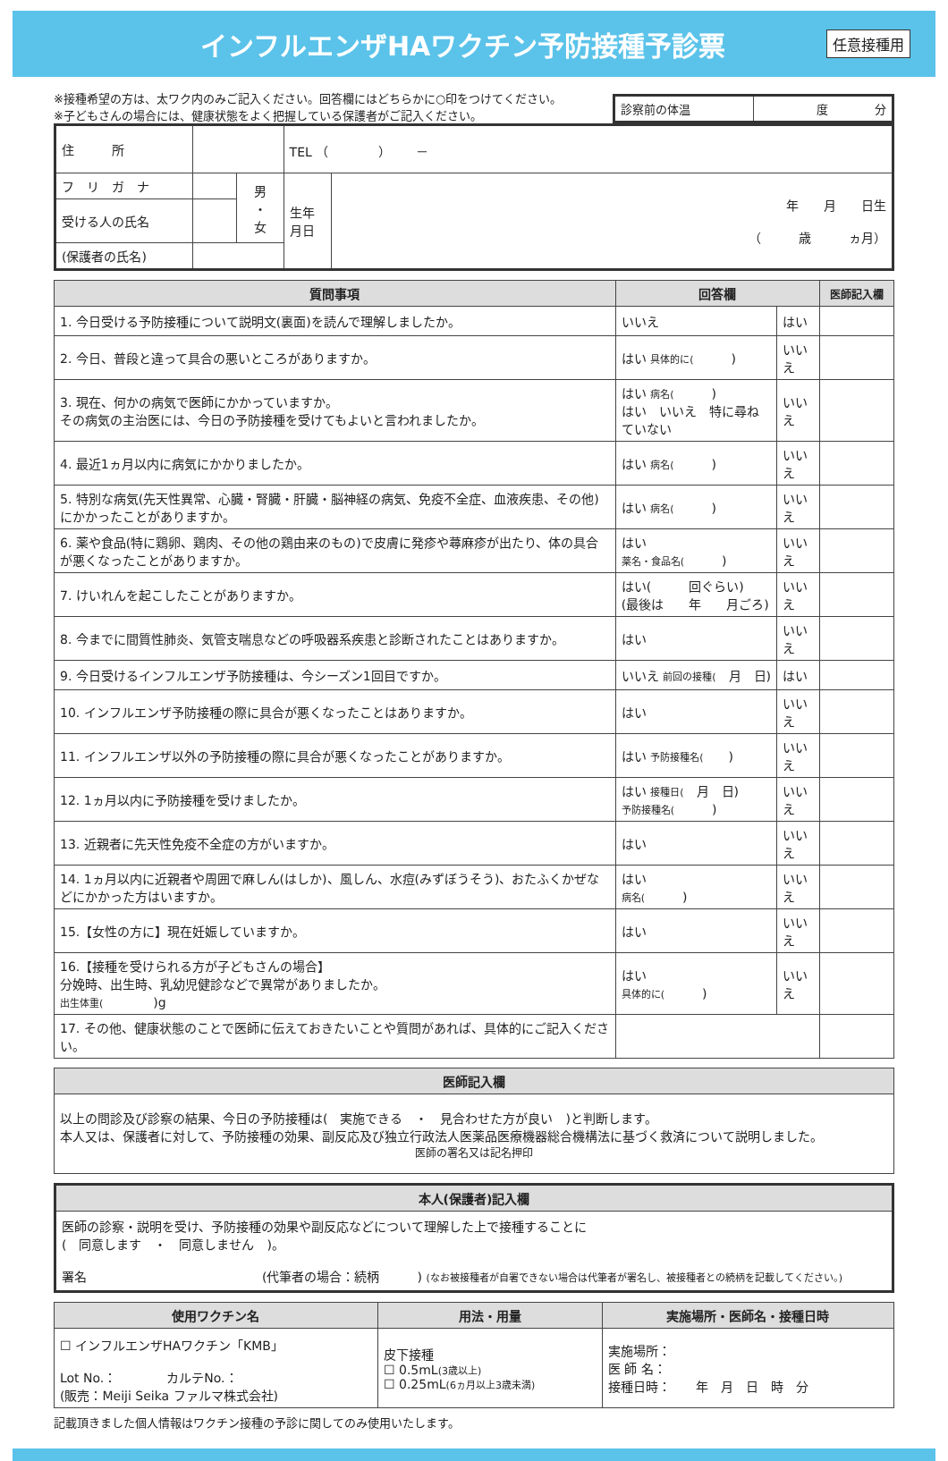インフルエンザHAワクチン予防接種予診票
任意接種用
※接種希望の方は、太ワク内のみご記入ください。回答欄にはどちらかに○印をつけてください。
※子どもさんの場合には、健康状態をよく把握している保護者がご記入ください。
| 診察前の体温 | 度 分 |
| 住 所 | | | TEL （ ） － | |
| フ リ ガ ナ | | 男 ・ 女 | 生年 月日 | 年 月 日生 （ 歳 ヵ月） |
| 受ける人の氏名 | | | | |
| (保護者の氏名) | | | | |
| 質問事項 | 回答欄 | | 医師記入欄 |
| --- | --- | --- | --- |
| 1. 今日受ける予防接種について説明文(裏面)を読んで理解しましたか。 | いいえ | はい | |
| 2. 今日、普段と違って具合の悪いところがありますか。 | はい 具体的に( ) | いいえ | |
| 3. 現在、何かの病気で医師にかかっていますか。 その病気の主治医には、今日の予防接種を受けてもよいと言われましたか。 | はい 病名( ) はい いいえ 特に尋ねていない | いいえ | |
| 4. 最近1ヵ月以内に病気にかかりましたか。 | はい 病名( ) | いいえ | |
| 5. 特別な病気(先天性異常、心臓・腎臓・肝臓・脳神経の病気、免疫不全症、血液疾患、その他)にかかったことがありますか。 | はい 病名( ) | いいえ | |
| 6. 薬や食品(特に鶏卵、鶏肉、その他の鶏由来のもの)で皮膚に発疹や蕁麻疹が出たり、体の具合が悪くなったことがありますか。 | はい 薬名・食品名( ) | いいえ | |
| 7. けいれんを起こしたことがありますか。 | はい( 回ぐらい) (最後は 年 月ごろ) | いいえ | |
| 8. 今までに間質性肺炎、気管支喘息などの呼吸器系疾患と診断されたことはありますか。 | はい | いいえ | |
| 9. 今日受けるインフルエンザ予防接種は、今シーズン1回目ですか。 | いいえ 前回の接種( 月 日) | はい | |
| 10. インフルエンザ予防接種の際に具合が悪くなったことはありますか。 | はい | いいえ | |
| 11. インフルエンザ以外の予防接種の際に具合が悪くなったことがありますか。 | はい 予防接種名( ) | いいえ | |
| 12. 1ヵ月以内に予防接種を受けましたか。 | はい 接種日( 月 日) 予防接種名( ) | いいえ | |
| 13. 近親者に先天性免疫不全症の方がいますか。 | はい | いいえ | |
| 14. 1ヵ月以内に近親者や周囲で麻しん(はしか)、風しん、水痘(みずぼうそう)、おたふくかぜなどにかかった方はいますか。 | はい 病名( ) | いいえ | |
| 15.【女性の方に】現在妊娠していますか。 | はい | いいえ | |
| 16.【接種を受けられる方が子どもさんの場合】 分娩時、出生時、乳幼児健診などで異常がありましたか。 出生体重( )g | はい 具体的に( ) | いいえ | |
| 17. その他、健康状態のことで医師に伝えておきたいことや質問があれば、具体的にご記入ください。 | | | |
| 医師記入欄 |
| --- |
| 以上の問診及び診察の結果、今日の予防接種は( 実施できる ・ 見合わせた方が良い )と判断します。 本人又は、保護者に対して、予防接種の効果、副反応及び独立行政法人医薬品医療機器総合機構法に基づく救済について説明しました。 医師の署名又は記名押印 |
| 本人(保護者)記入欄 |
| --- |
| 医師の診察・説明を受け、予防接種の効果や副反応などについて理解した上で接種することに ( 同意します ・ 同意しません )。 署名 (代筆者の場合：続柄 ) (なお被接種者が自署できない場合は代筆者が署名し、被接種者との続柄を記載してください。) |
| 使用ワクチン名 | 用法・用量 | 実施場所・医師名・接種日時 |
| --- | --- | --- |
| ☐ インフルエンザHAワクチン「KMB」 Lot No.： カルテNo.： (販売：Meiji Seika ファルマ株式会社) | 皮下接種 ☐ 0.5mL (3歳以上) ☐ 0.25mL (6ヵ月以上3歳未満) | 実施場所： 医 師 名： 接種日時： 年 月 日 時 分 |
記載頂きました個人情報はワクチン接種の予診に関してのみ使用いたします。